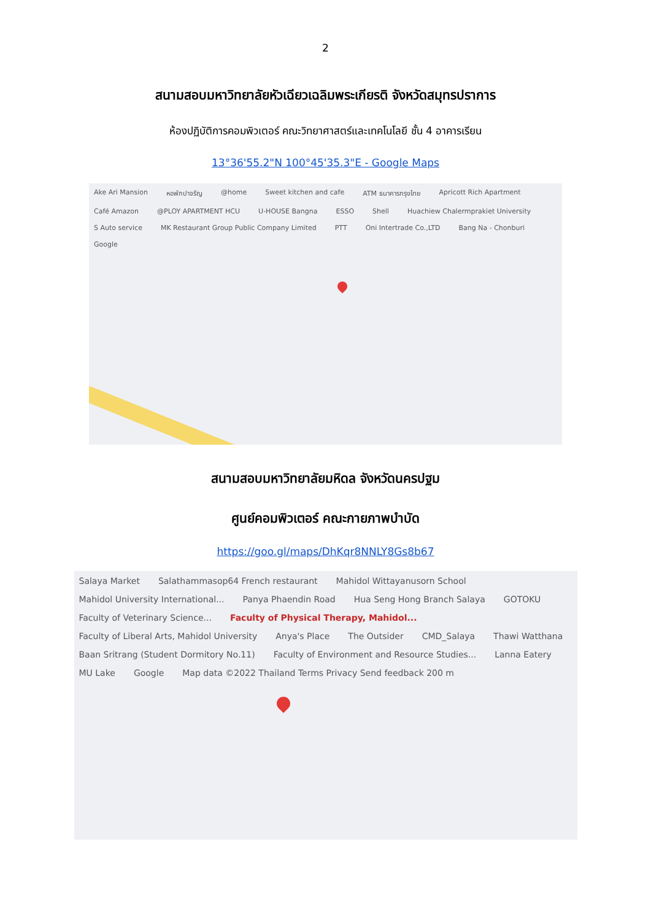2
สนามสอบมหาวิทยาลัยหัวเฉียวเฉลิมพระเกียรติ จังหวัดสมุทรปราการ
ห้องปฏิบัติการคอมพิวเตอร์ คณะวิทยาศาสตร์และเทคโนโลยี ชั้น 4 อาคารเรียน
13°36'55.2"N 100°45'35.3"E - Google Maps
Ake Ari Mansion หอพักปาจรีญ @home Sweet kitchen and cafe ATM ธนาคารกรุงไทย Apricott Rich Apartment Café Amazon @PLOY APARTMENT HCU U-HOUSE Bangna ESSO Shell Huachiew Chalermprakiet University S Auto service MK Restaurant Group Public Company Limited PTT Oni Intertrade Co.,LTD Bang Na - Chonburi Google
สนามสอบมหาวิทยาลัยมหิดล จังหวัดนครปฐม
ศูนย์คอมพิวเตอร์ คณะกายภาพบำบัด
https://goo.gl/maps/DhKqr8NNLY8Gs8b67
Salaya Market Salathammasop64 French restaurant Mahidol Wittayanusorn School Mahidol University International... Panya Phaendin Road Hua Seng Hong Branch Salaya GOTOKU Faculty of Veterinary Science... Faculty of Physical Therapy, Mahidol... Faculty of Liberal Arts, Mahidol University Anya's Place The Outsider CMD_Salaya Thawi Watthana Baan Sritrang (Student Dormitory No.11) Faculty of Environment and Resource Studies... Lanna Eatery MU Lake Google Map data ©2022 Thailand Terms Privacy Send feedback 200 m